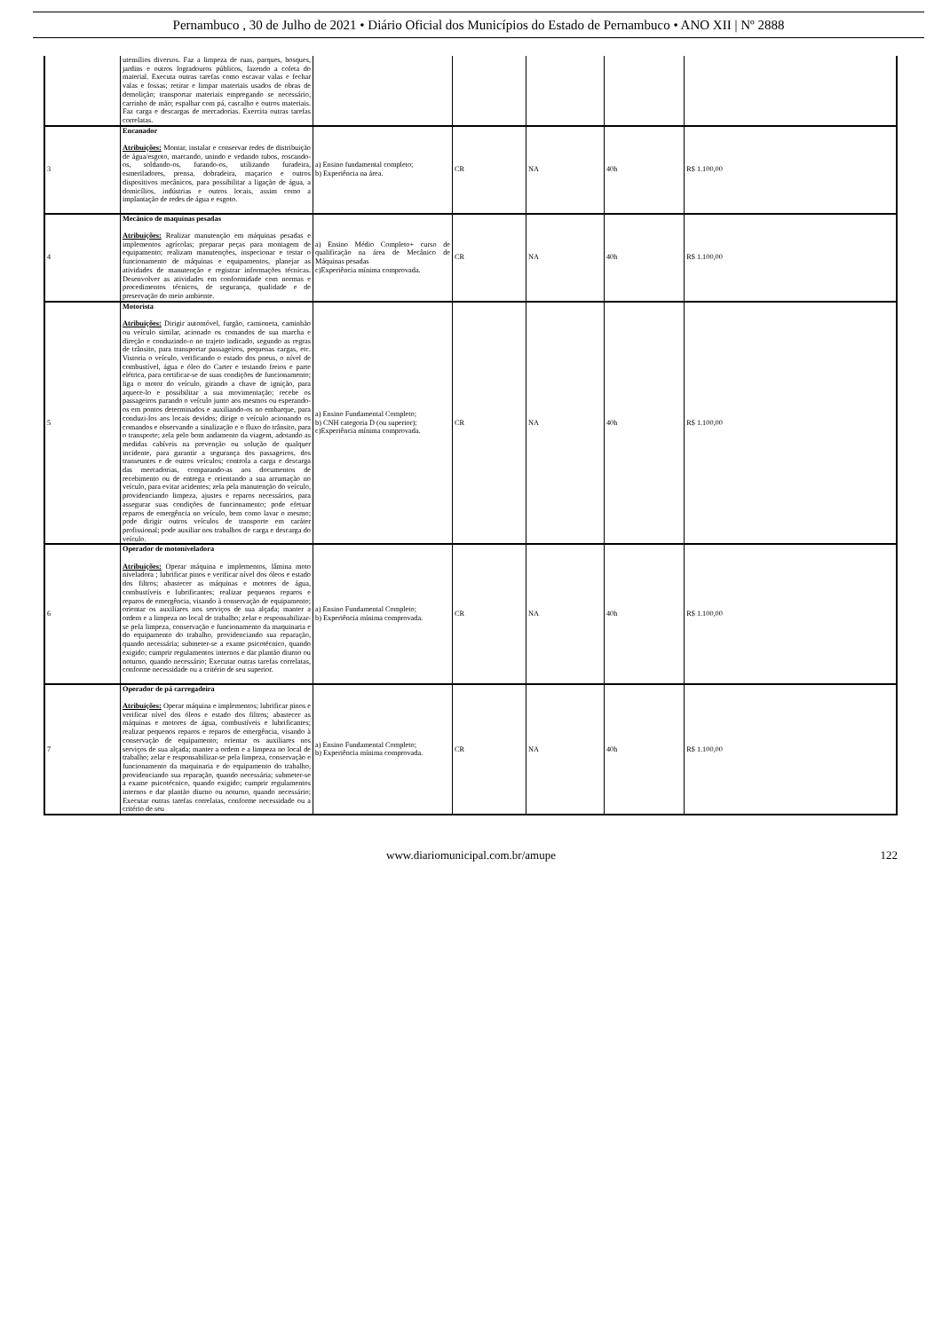Pernambuco , 30 de Julho de 2021 • Diário Oficial dos Municípios do Estado de Pernambuco • ANO XII | Nº 2888
| | utensílios diversos. Faz a limpeza de ruas, parques, bosques, jardins e outros logradouros públicos, fazendo a coleta do material. Executa outras tarefas como escavar valas e fechar valas e fossas; retirar e limpar materiais usados de obras de demolição; transportar materiais empregando se necessário, carrinho de mão; espalhar com pá, cascalho e outros materiais. Faz carga e descargas de mercadorias. Exercita outras tarefas correlatas. | | | | | |
| 3 | Encanador Atribuições: Montar, instalar e conservar redes de distribuição de água/esgoto, marcando, unindo e vedando tubos, roscando-os, soldando-os, furando-os, utilizando furadeira, esmeriladores, prensa, dobradeira, maçarico e outros dispositivos mecânicos, para possibilitar a ligação de água, a domicílios, indústrias e outros locais, assim como a implantação de redes de água e esgoto. | a) Ensino fundamental completo; b) Experiência na área. | CR | NA | 40h | R$ 1.100,00 |
| 4 | Mecânico de maquinas pesadas Atribuições: Realizar manutenção em máquinas pesadas e implementos agrícolas; preparar peças para montagem de equipamento; realizam manutenções, inspecionar e testar o funcionamento de máquinas e equipamentos, planejar as atividades de manutenção e registrar informações técnicas. Desenvolver as atividades em conformidade com normas e procedimentos técnicos, de segurança, qualidade e de preservação do meio ambiente. | a) Ensino Médio Completo+ curso de qualificação na área de Mecânico de Máquinas pesadas c)Experiência mínima comprovada. | CR | NA | 40h | R$ 1.100,00 |
| 5 | Motorista Atribuições: Dirigir automóvel, furgão, camioneta, caminhão ou veículo similar, acionado os comandos de sua marcha e direção e conduzindo-o no trajeto indicado, segundo as regras de trânsito, para transportar passageiros, pequenas cargas, etc. Vistoria o veículo, verificando o estado dos pneus, o nível de combustível, água e óleo do Carter e testando freios e parte elétrica, para certificar-se de suas condições de funcionamento; liga o motor do veículo, girando a chave de ignição, para aquece-lo e possibilitar a sua movimentação; recebe os passageiros parando o veículo junto aos mesmos ou esperando-os em pontos determinados e auxiliando-os no embarque, para conduzi-los aos locais devidos; dirige o veículo acionando os comandos e observando a sinalização e o fluxo do trânsito, para o transporte; zela pelo bom andamento da viagem, adotando as medidas cabíveis na prevenção ou solução de qualquer incidente, para garantir a segurança dos passageiros, dos transeuntes e de outros veículos; controla a carga e descarga das mercadorias, comparando-as aos documentos de recebimento ou de entrega e orientando a sua arrumação no veículo, para evitar acidentes; zela pela manutenção do veículo, providenciando limpeza, ajustes e reparos necessários, para assegurar suas condições de funcionamento; pode efetuar reparos de emergência no veículo, bem como lavar o mesmo; pode dirigir outros veículos de transporte em caráter profissional; pode auxiliar nos trabalhos de carga e descarga do veículo. | a) Ensino Fundamental Completo; b) CNH categoria D (ou superior); c)Experiência mínima comprovada. | CR | NA | 40h | R$ 1.100,00 |
| 6 | Operador de motoniveladora Atribuições: Operar máquina e implementos, lâmina moto niveladora ; lubrificar pinos e verificar nível dos óleos e estado dos filtros; abastecer as máquinas e motores de água, combustíveis e lubrificantes; realizar pequenos reparos e reparos de emergência, visando à conservação de equipamento; orientar os auxiliares nos serviços de sua alçada; manter a ordem e a limpeza no local de trabalho; zelar e responsabilizar-se pela limpeza, conservação e funcionamento da maquinaria e do equipamento do trabalho, providenciando sua reparação, quando necessária; submeter-se a exame psicotécnico, quando exigido; cumprir regulamentos internos e dar plantão diurno ou noturno, quando necessário; Executar outras tarefas correlatas, conforme necessidade ou a critério de seu superior. | a) Ensino Fundamental Completo; b) Experiência mínima comprovada. | CR | NA | 40h | R$ 1.100,00 |
| 7 | Operador de pá carregadeira Atribuições: Operar máquina e implementos; lubrificar pinos e verificar nível dos óleos e estado dos filtros; abastecer as máquinas e motores de água, combustíveis e lubrificantes; realizar pequenos reparos e reparos de emergência, visando à conservação de equipamento; orientar os auxiliares nos serviços de sua alçada; manter a ordem e a limpeza no local de trabalho; zelar e responsabilizar-se pela limpeza, conservação e funcionamento da maquinaria e do equipamento do trabalho, providenciando sua reparação, quando necessária; submeter-se a exame psicotécnico, quando exigido; cumprir regulamentos internos e dar plantão diurno ou noturno, quando necessário; Executar outras tarefas correlatas, conforme necessidade ou a critério de seu | a) Ensino Fundamental Completo; b) Experiência mínima comprovada. | CR | NA | 40h | R$ 1.100,00 |
www.diariomunicipal.com.br/amupe 122